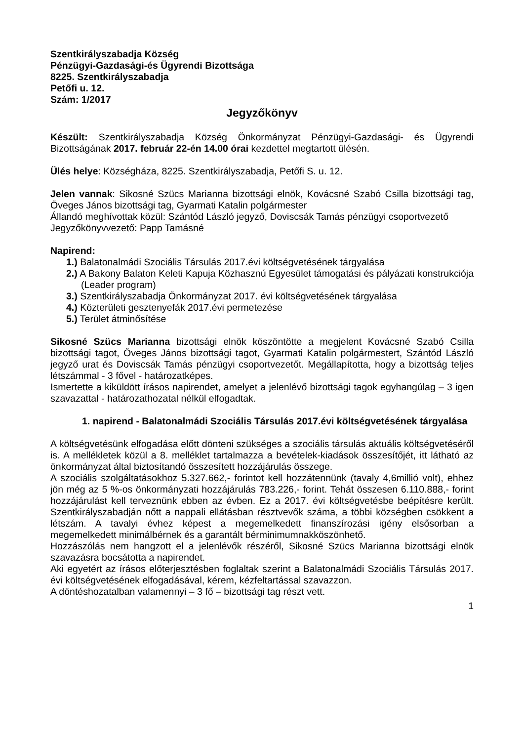Szentkirályszabadja Község
Pénzügyi-Gazdasági-és Ügyrendi Bizottsága
8225. Szentkirályszabadja
Petőfi u. 12.
Szám: 1/2017
Jegyzőkönyv
Készült: Szentkirályszabadja Község Önkormányzat Pénzügyi-Gazdasági- és Ügyrendi Bizottságának 2017. február 22-én 14.00 órai kezdettel megtartott ülésén.
Ülés helye: Községháza, 8225. Szentkirályszabadja, Petőfi S. u. 12.
Jelen vannak: Sikosné Szücs Marianna bizottsági elnök, Kovácsné Szabó Csilla bizottsági tag, Öveges János bizottsági tag, Gyarmati Katalin polgármester
Állandó meghívottak közül: Szántód László jegyző, Doviscsák Tamás pénzügyi csoportvezető
Jegyzőkönyvvezető: Papp Tamásné
Napirend:
1.) Balatonalmádi Szociális Társulás 2017.évi költségvetésének tárgyalása
2.) A Bakony Balaton Keleti Kapuja Közhasznú Egyesület támogatási és pályázati konstrukciója (Leader program)
3.) Szentkirályszabadja Önkormányzat 2017. évi költségvetésének tárgyalása
4.) Közterületi gesztenyefák 2017.évi permetezése
5.) Terület átminősítése
Sikosné Szücs Marianna bizottsági elnök köszöntötte a megjelent Kovácsné Szabó Csilla bizottsági tagot, Öveges János bizottsági tagot, Gyarmati Katalin polgármestert, Szántód László jegyző urat és Doviscsák Tamás pénzügyi csoportvezetőt. Megállapította, hogy a bizottság teljes létszámmal - 3 fővel - határozatképes.
Ismertette a kiküldött írásos napirendet, amelyet a jelenlévő bizottsági tagok egyhangúlag – 3 igen szavazattal - határozathozatal nélkül elfogadtak.
1. napirend - Balatonalmádi Szociális Társulás 2017.évi költségvetésének tárgyalása
A költségvetésünk elfogadása előtt dönteni szükséges a szociális társulás aktuális költségvetéséről is. A mellékletek közül a 8. melléklet tartalmazza a bevételek-kiadások összesítőjét, itt látható az önkormányzat által biztosítandó összesített hozzájárulás összege.
A szociális szolgáltatásokhoz 5.327.662,- forintot kell hozzátennünk (tavaly 4,6millió volt), ehhez jön még az 5 %-os önkormányzati hozzájárulás 783.226,- forint. Tehát összesen 6.110.888,- forint hozzájárulást kell terveznünk ebben az évben. Ez a 2017. évi költségvetésbe beépítésre került. Szentkirályszabadján nőtt a nappali ellátásban résztvevők száma, a többi községben csökkent a létszám. A tavalyi évhez képest a megemelkedett finanszírozási igény elsősorban a megemelkedett minimálbérnek és a garantált bérminimumnakköszönhető.
Hozzászólás nem hangzott el a jelenlévők részéről, Sikosné Szücs Marianna bizottsági elnök szavazásra bocsátotta a napirendet.
Aki egyetért az írásos előterjesztésben foglaltak szerint a Balatonalmádi Szociális Társulás 2017. évi költségvetésének elfogadásával, kérem, kézfeltartással szavazzon.
A döntéshozatalban valamennyi – 3 fő – bizottsági tag részt vett.
1